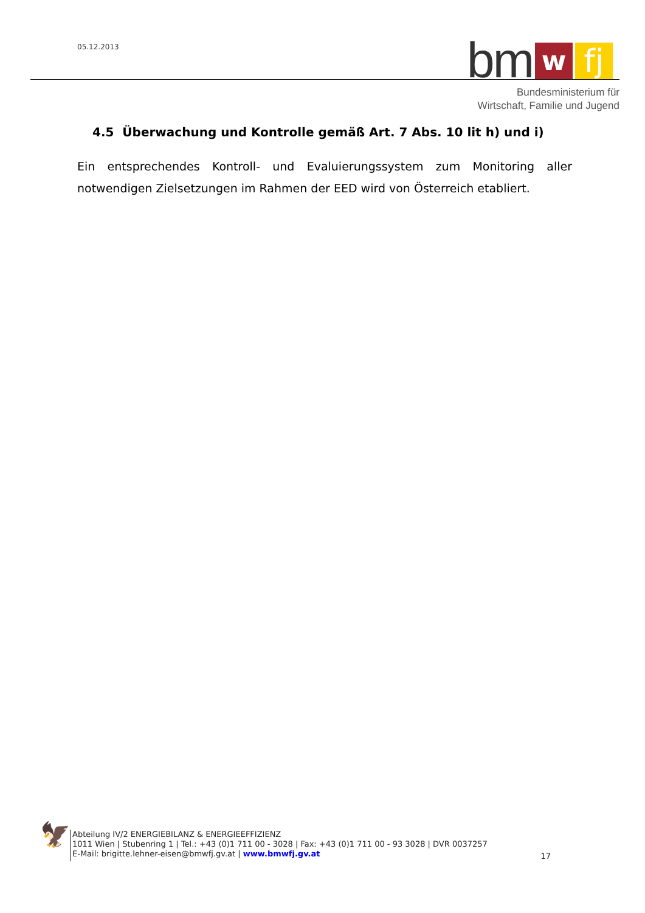05.12.2013
bm w fj
Bundesministerium für
Wirtschaft, Familie und Jugend
4.5 Überwachung und Kontrolle gemäß Art. 7 Abs. 10 lit h) und i)
Ein entsprechendes Kontroll- und Evaluierungssystem zum Monitoring aller notwendigen Zielsetzungen im Rahmen der EED wird von Österreich etabliert.
🦅
Abteilung IV/2 ENERGIEBILANZ & ENERGIEEFFIZIENZ
1011 Wien | Stubenring 1 | Tel.: +43 (0)1 711 00 - 3028 | Fax: +43 (0)1 711 00 - 93 3028 | DVR 0037257
E-Mail: brigitte.lehner-eisen@bmwfj.gv.at | www.bmwfj.gv.at
17